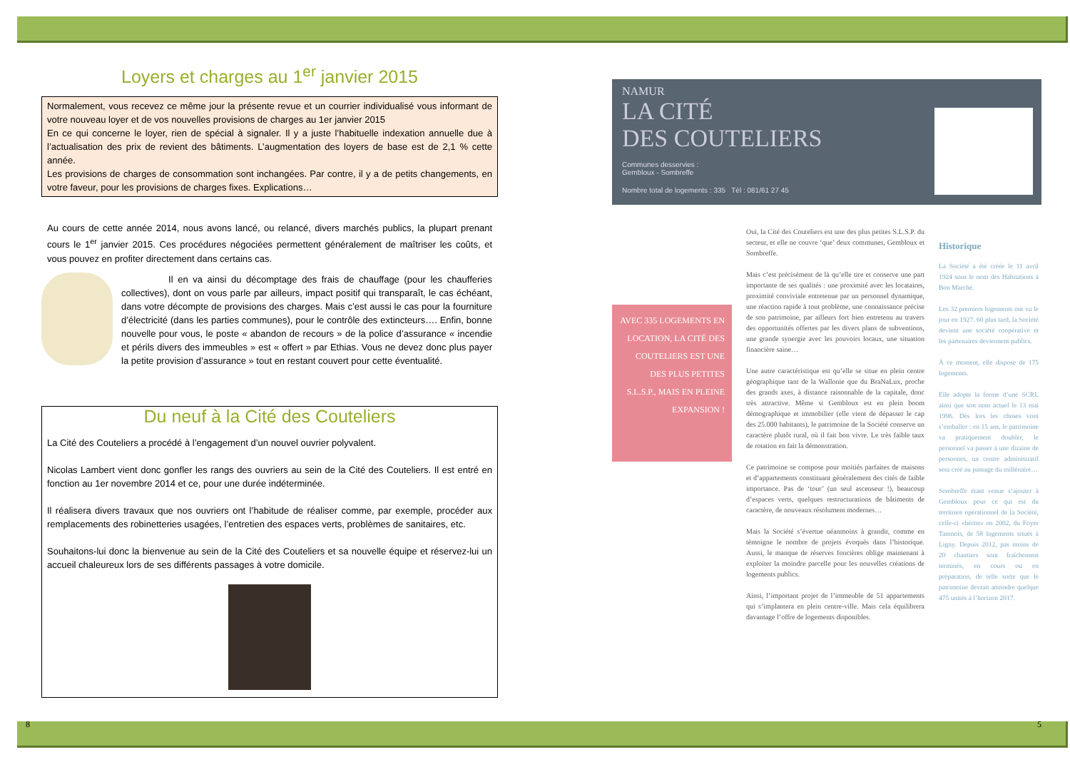Loyers et charges au 1<sup>er</sup> janvier 2015
Normalement, vous recevez ce même jour la présente revue et un courrier individualisé vous informant de votre nouveau loyer et de vos nouvelles provisions de charges au 1er janvier 2015
En ce qui concerne le loyer, rien de spécial à signaler. Il y a juste l’habituelle indexation annuelle due à l’actualisation des prix de revient des bâtiments. L’augmentation des loyers de base est de 2,1 % cette année.
Les provisions de charges de consommation sont inchangées. Par contre, il y a de petits changements, en votre faveur, pour les provisions de charges fixes. Explications…
Au cours de cette année 2014, nous avons lancé, ou relancé, divers marchés publics, la plupart prenant cours le 1<sup>er</sup> janvier 2015. Ces procédures négociées permettent généralement de maîtriser les coûts, et vous pouvez en profiter directement dans certains cas.
Il en va ainsi du décomptage des frais de chauffage (pour les chaufferies collectives), dont on vous parle par ailleurs, impact positif qui transparaît, le cas échéant, dans votre décompte de provisions des charges. Mais c’est aussi le cas pour la fourniture d’électricité (dans les parties communes), pour le contrôle des extincteurs…. Enfin, bonne nouvelle pour vous, le poste « abandon de recours » de la police d’assurance « incendie et périls divers des immeubles » est « offert » par Ethias. Vous ne devez donc plus payer la petite provision d’assurance » tout en restant couvert pour cette éventualité.
Du neuf à la Cité des Couteliers
La Cité des Couteliers a procédé à l’engagement d’un nouvel ouvrier polyvalent.
Nicolas Lambert vient donc gonfler les rangs des ouvriers au sein de la Cité des Couteliers. Il est entré en fonction au 1er novembre 2014 et ce, pour une durée indéterminée.
Il réalisera divers travaux que nos ouvriers ont l’habitude de réaliser comme, par exemple, procéder aux remplacements des robinetteries usagées, l’entretien des espaces verts, problèmes de sanitaires, etc.
Souhaitons-lui donc la bienvenue au sein de la Cité des Couteliers et sa nouvelle équipe et réservez-lui un accueil chaleureux lors de ses différents passages à votre domicile.
NAMUR
LA CITÉ
DES COUTELIERS
Communes desservies :
Gembloux - Sombreffe
Nombre total de logements : 335 Tél : 081/61 27 45
AVEC 335 LOGEMENTS EN LOCATION, LA CITÉ DES COUTELIERS EST UNE DES PLUS PETITES S.L.S.P., MAIS EN PLEINE EXPANSION !
Oui, la Cité des Couteliers est une des plus petites S.L.S.P. du secteur, et elle ne couvre ‘que’ deux communes, Gembloux et Sombreffe.
Mais c’est précisément de là qu’elle tire et conserve une part importante de ses qualités : une proximité avec les locataires, proximité conviviale entretenue par un personnel dynamique, une réaction rapide à tout problème, une connaissance précise de son patrimoine, par ailleurs fort bien entretenu au travers des opportunités offertes par les divers plans de subventions, une grande synergie avec les pouvoirs locaux, une situation financière saine…
Une autre caractéristique est qu’elle se situe en plein centre géographique tant de la Wallonie que du BraNaLux, proche des grands axes, à distance raisonnable de la capitale, donc très attractive. Même si Gembloux est en plein boom démographique et immobilier (elle vient de dépasser le cap des 25.000 habitants), le patrimoine de la Société conserve un caractère plutôt rural, où il fait bon vivre. Le très faible taux de rotation en fait la démonstration.
Ce patrimoine se compose pour moitiés parfaites de maisons et d’appartements constituant généralement des cités de faible importance. Pas de ‘tour’ (un seul ascenseur !), beaucoup d’espaces verts, quelques restructurations de bâtiments de caractère, de nouveaux résolument modernes…
Mais la Société s’évertue néanmoins à grandir, comme en témoigne le nombre de projets évoqués dans l’historique. Aussi, le manque de réserves foncières oblige maintenant à exploiter la moindre parcelle pour les nouvelles créations de logements publics.
Ainsi, l’important projet de l’immeuble de 51 appartements qui s’implantera en plein centre-ville. Mais cela équilibrera davantage l’offre de logements disponibles.
Historique
La Société a été créée le 11 avril 1924 sous le nom des Habitations à Bon Marché.
Les 32 premiers logements ont vu le jour en 1927. 60 plus tard, la Société devient une société coopérative et les partenaires deviennent publics.
À ce moment, elle dispose de 175 logements.
Elle adopte la forme d’une SCRL ainsi que son nom actuel le 13 mai 1996. Dès lors les choses vont s’emballer : en 15 ans, le patrimoine va pratiquement doubler, le personnel va passer à une dizaine de personnes, un centre administratif sera créé au passage du millénaire…
Sombreffe étant venue s’ajouter à Gembloux pour ce qui est du territoire opérationnel de la Société, celle-ci «hérite» en 2002, du Foyer Tamnois, de 58 logements situés à Ligny. Depuis 2012, pas moins de 20 chantiers sont fraîchement terminés, en cours ou en préparation, de telle sorte que le patrimoine devrait atteindre quelque 475 unités à l’horizon 2017.
8 5